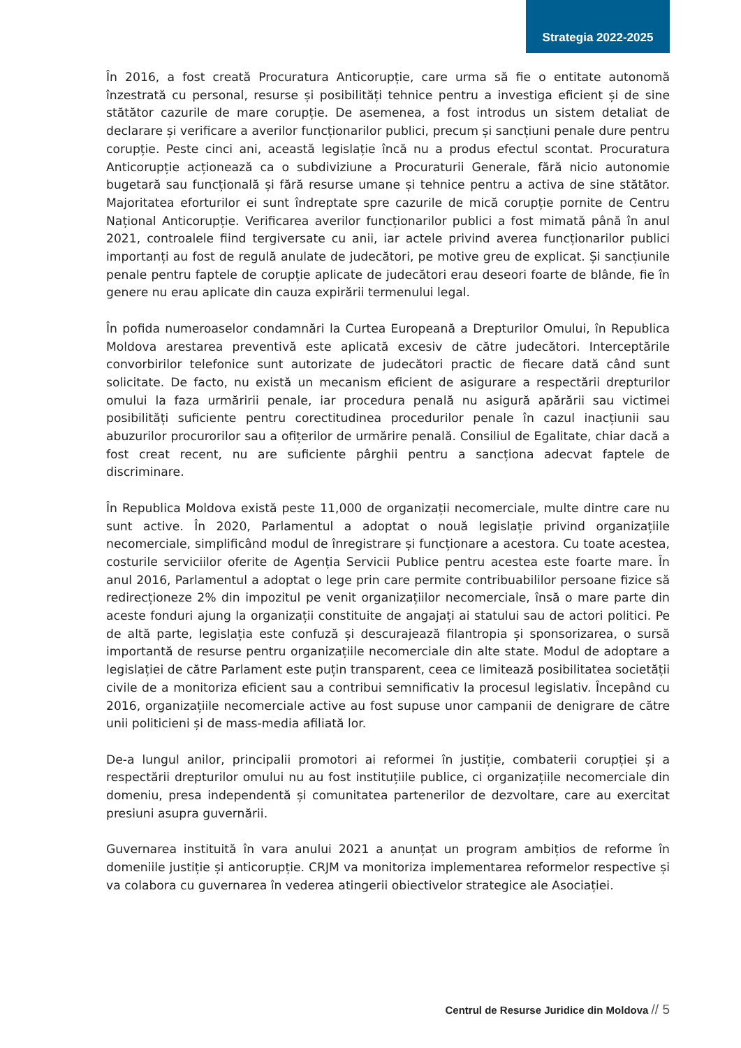Strategia 2022-2025
În 2016, a fost creată Procuratura Anticorupție, care urma să fie o entitate autonomă înzestrată cu personal, resurse și posibilități tehnice pentru a investiga eficient și de sine stătător cazurile de mare corupție. De asemenea, a fost introdus un sistem detaliat de declarare și verificare a averilor funcționarilor publici, precum și sancțiuni penale dure pentru corupție. Peste cinci ani, această legislație încă nu a produs efectul scontat. Procuratura Anticorupție acționează ca o subdiviziune a Procuraturii Generale, fără nicio autonomie bugetară sau funcțională și fără resurse umane și tehnice pentru a activa de sine stătător. Majoritatea eforturilor ei sunt îndreptate spre cazurile de mică corupție pornite de Centru Național Anticorupție. Verificarea averilor funcționarilor publici a fost mimată până în anul 2021, controalele fiind tergiversate cu anii, iar actele privind averea funcționarilor publici importanți au fost de regulă anulate de judecători, pe motive greu de explicat. Și sancțiunile penale pentru faptele de corupție aplicate de judecători erau deseori foarte de blânde, fie în genere nu erau aplicate din cauza expirării termenului legal.
În pofida numeroaselor condamnări la Curtea Europeană a Drepturilor Omului, în Republica Moldova arestarea preventivă este aplicată excesiv de către judecători. Interceptările convorbirilor telefonice sunt autorizate de judecători practic de fiecare dată când sunt solicitate. De facto, nu există un mecanism eficient de asigurare a respectării drepturilor omului la faza urmăririi penale, iar procedura penală nu asigură apărării sau victimei posibilități suficiente pentru corectitudinea procedurilor penale în cazul inacțiunii sau abuzurilor procurorilor sau a ofițerilor de urmărire penală. Consiliul de Egalitate, chiar dacă a fost creat recent, nu are suficiente pârghii pentru a sancționa adecvat faptele de discriminare.
În Republica Moldova există peste 11,000 de organizații necomerciale, multe dintre care nu sunt active. În 2020, Parlamentul a adoptat o nouă legislație privind organizațiile necomerciale, simplificând modul de înregistrare și funcționare a acestora. Cu toate acestea, costurile serviciilor oferite de Agenția Servicii Publice pentru acestea este foarte mare. În anul 2016, Parlamentul a adoptat o lege prin care permite contribuabililor persoane fizice să redirecționeze 2% din impozitul pe venit organizațiilor necomerciale, însă o mare parte din aceste fonduri ajung la organizații constituite de angajați ai statului sau de actori politici. Pe de altă parte, legislația este confuză și descurajează filantropia și sponsorizarea, o sursă importantă de resurse pentru organizațiile necomerciale din alte state. Modul de adoptare a legislației de către Parlament este puțin transparent, ceea ce limitează posibilitatea societății civile de a monitoriza eficient sau a contribui semnificativ la procesul legislativ. Începând cu 2016, organizațiile necomerciale active au fost supuse unor campanii de denigrare de către unii politicieni și de mass-media afiliată lor.
De-a lungul anilor, principalii promotori ai reformei în justiție, combaterii corupției și a respectării drepturilor omului nu au fost instituțiile publice, ci organizațiile necomerciale din domeniu, presa independentă și comunitatea partenerilor de dezvoltare, care au exercitat presiuni asupra guvernării.
Guvernarea instituită în vara anului 2021 a anunțat un program ambițios de reforme în domeniile justiție și anticorupție. CRJM va monitoriza implementarea reformelor respective și va colabora cu guvernarea în vederea atingerii obiectivelor strategice ale Asociației.
Centrul de Resurse Juridice din Moldova // 5